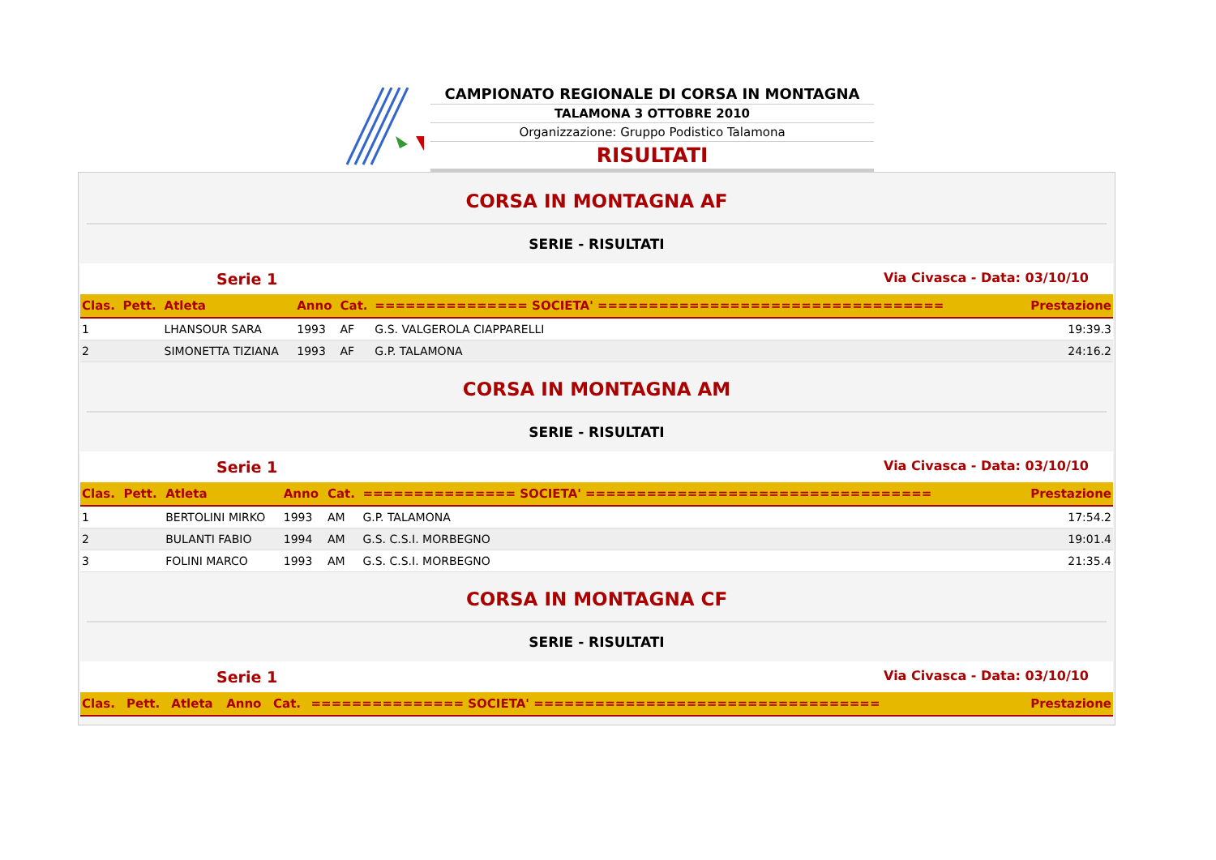CAMPIONATO REGIONALE DI CORSA IN MONTAGNA
TALAMONA 3 OTTOBRE 2010
Organizzazione: Gruppo Podistico Talamona
RISULTATI
CORSA IN MONTAGNA AF
SERIE - RISULTATI
Serie 1 Via Civasca - Data: 03/10/10
| Clas. | Pett. | Atleta | Anno | Cat. | =============== SOCIETA' ================================== | Prestazione |
| --- | --- | --- | --- | --- | --- | --- |
| 1 | | LHANSOUR SARA | 1993 | AF | G.S. VALGEROLA CIAPPARELLI | 19:39.3 |
| 2 | | SIMONETTA TIZIANA | 1993 | AF | G.P. TALAMONA | 24:16.2 |
CORSA IN MONTAGNA AM
SERIE - RISULTATI
Serie 1 Via Civasca - Data: 03/10/10
| Clas. | Pett. | Atleta | Anno | Cat. | =============== SOCIETA' ================================== | Prestazione |
| --- | --- | --- | --- | --- | --- | --- |
| 1 | | BERTOLINI MIRKO | 1993 | AM | G.P. TALAMONA | 17:54.2 |
| 2 | | BULANTI FABIO | 1994 | AM | G.S. C.S.I. MORBEGNO | 19:01.4 |
| 3 | | FOLINI MARCO | 1993 | AM | G.S. C.S.I. MORBEGNO | 21:35.4 |
CORSA IN MONTAGNA CF
SERIE - RISULTATI
Serie 1 Via Civasca - Data: 03/10/10
| Clas. | Pett. | Atleta | Anno | Cat. | =============== SOCIETA' ================================== | Prestazione |
| --- | --- | --- | --- | --- | --- | --- |